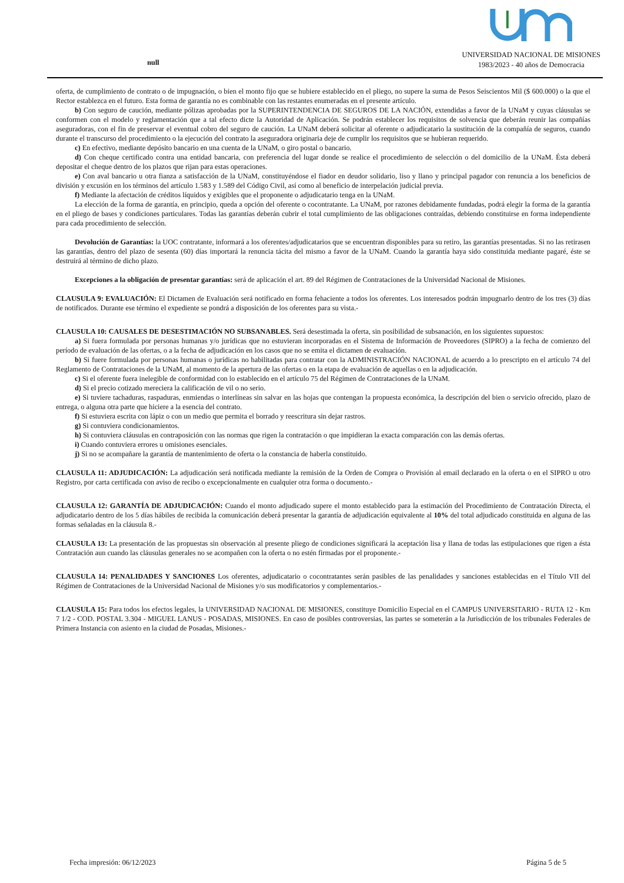null
UNIVERSIDAD NACIONAL DE MISIONES
1983/2023 - 40 años de Democracia
oferta, de cumplimiento de contrato o de impugnación, o bien el monto fijo que se hubiere establecido en el pliego, no supere la suma de Pesos Seiscientos Mil ($ 600.000) o la que el Rector establezca en el futuro. Esta forma de garantía no es combinable con las restantes enumeradas en el presente artículo.
b) Con seguro de caución, mediante pólizas aprobadas por la SUPERINTENDENCIA DE SEGUROS DE LA NACIÓN, extendidas a favor de la UNaM y cuyas cláusulas se conformen con el modelo y reglamentación que a tal efecto dicte la Autoridad de Aplicación. Se podrán establecer los requisitos de solvencia que deberán reunir las compañías aseguradoras, con el fin de preservar el eventual cobro del seguro de caución. La UNaM deberá solicitar al oferente o adjudicatario la sustitución de la compañía de seguros, cuando durante el transcurso del procedimiento o la ejecución del contrato la aseguradora originaria deje de cumplir los requisitos que se hubieran requerido.
c) En efectivo, mediante depósito bancario en una cuenta de la UNaM, o giro postal o bancario.
d) Con cheque certificado contra una entidad bancaria, con preferencia del lugar donde se realice el procedimiento de selección o del domicilio de la UNaM. Ésta deberá depositar el cheque dentro de los plazos que rijan para estas operaciones.
e) Con aval bancario u otra fianza a satisfacción de la UNaM, constituyéndose el fiador en deudor solidario, liso y llano y principal pagador con renuncia a los beneficios de división y excusión en los términos del artículo 1.583 y 1.589 del Código Civil, así como al beneficio de interpelación judicial previa.
f) Mediante la afectación de créditos líquidos y exigibles que el proponente o adjudicatario tenga en la UNaM.
La elección de la forma de garantía, en principio, queda a opción del oferente o cocontratante. La UNaM, por razones debidamente fundadas, podrá elegir la forma de la garantía en el pliego de bases y condiciones particulares. Todas las garantías deberán cubrir el total cumplimiento de las obligaciones contraídas, debiendo constituirse en forma independiente para cada procedimiento de selección.
Devolución de Garantías: la UOC contratante, informará a los oferentes/adjudicatarios que se encuentran disponibles para su retiro, las garantías presentadas. Si no las retirasen las garantías, dentro del plazo de sesenta (60) días importará la renuncia tácita del mismo a favor de la UNaM. Cuando la garantía haya sido constituida mediante pagaré, éste se destruirá al término de dicho plazo.
Excepciones a la obligación de presentar garantías: será de aplicación el art. 89 del Régimen de Contrataciones de la Universidad Nacional de Misiones.
CLAUSULA 9: EVALUACIÓN: El Dictamen de Evaluación será notificado en forma fehaciente a todos los oferentes. Los interesados podrán impugnarlo dentro de los tres (3) días de notificados. Durante ese término el expediente se pondrá a disposición de los oferentes para su vista.-
CLAUSULA 10: CAUSALES DE DESESTIMACIÓN NO SUBSANABLES. Será desestimada la oferta, sin posibilidad de subsanación, en los siguientes supuestos:
a) Si fuera formulada por personas humanas y/o jurídicas que no estuvieran incorporadas en el Sistema de Información de Proveedores (SIPRO) a la fecha de comienzo del período de evaluación de las ofertas, o a la fecha de adjudicación en los casos que no se emita el dictamen de evaluación.
b) Si fuere formulada por personas humanas o jurídicas no habilitadas para contratar con la ADMINISTRACIÓN NACIONAL de acuerdo a lo prescripto en el artículo 74 del Reglamento de Contrataciones de la UNaM, al momento de la apertura de las ofertas o en la etapa de evaluación de aquellas o en la adjudicación.
c) Si el oferente fuera inelegible de conformidad con lo establecido en el artículo 75 del Régimen de Contrataciones de la UNaM.
d) Si el precio cotizado mereciera la calificación de vil o no serio.
e) Si tuviere tachaduras, raspaduras, enmiendas o interlíneas sin salvar en las hojas que contengan la propuesta económica, la descripción del bien o servicio ofrecido, plazo de entrega, o alguna otra parte que hiciere a la esencia del contrato.
f) Si estuviera escrita con lápiz o con un medio que permita el borrado y reescritura sin dejar rastros.
g) Si contuviera condicionamientos.
h) Si contuviera cláusulas en contraposición con las normas que rigen la contratación o que impidieran la exacta comparación con las demás ofertas.
i) Cuando contuviera errores u omisiones esenciales.
j) Si no se acompañare la garantía de mantenimiento de oferta o la constancia de haberla constituido.
CLAUSULA 11: ADJUDICACIÓN: La adjudicación será notificada mediante la remisión de la Orden de Compra o Provisión al email declarado en la oferta o en el SIPRO u otro Registro, por carta certificada con aviso de recibo o excepcionalmente en cualquier otra forma o documento.-
CLAUSULA 12: GARANTÍA DE ADJUDICACIÓN: Cuando el monto adjudicado supere el monto establecido para la estimación del Procedimiento de Contratación Directa, el adjudicatario dentro de los 5 días hábiles de recibida la comunicación deberá presentar la garantía de adjudicación equivalente al 10% del total adjudicado constituida en alguna de las formas señaladas en la cláusula 8.-
CLAUSULA 13: La presentación de las propuestas sin observación al presente pliego de condiciones significará la aceptación lisa y llana de todas las estipulaciones que rigen a ésta Contratación aun cuando las cláusulas generales no se acompañen con la oferta o no estén firmadas por el proponente.-
CLAUSULA 14: PENALIDADES Y SANCIONES Los oferentes, adjudicatario o cocontratantes serán pasibles de las penalidades y sanciones establecidas en el Título VII del Régimen de Contrataciones de la Universidad Nacional de Misiones y/o sus modificatorios y complementarios.-
CLAUSULA 15: Para todos los efectos legales, la UNIVERSIDAD NACIONAL DE MISIONES, constituye Domicilio Especial en el CAMPUS UNIVERSITARIO - RUTA 12 - Km 7 1/2 - COD. POSTAL 3.304 - MIGUEL LANUS - POSADAS, MISIONES. En caso de posibles controversias, las partes se someterán a la Jurisdicción de los tribunales Federales de Primera Instancia con asiento en la ciudad de Posadas, Misiones.-
Fecha impresión: 06/12/2023 Página 5 de 5